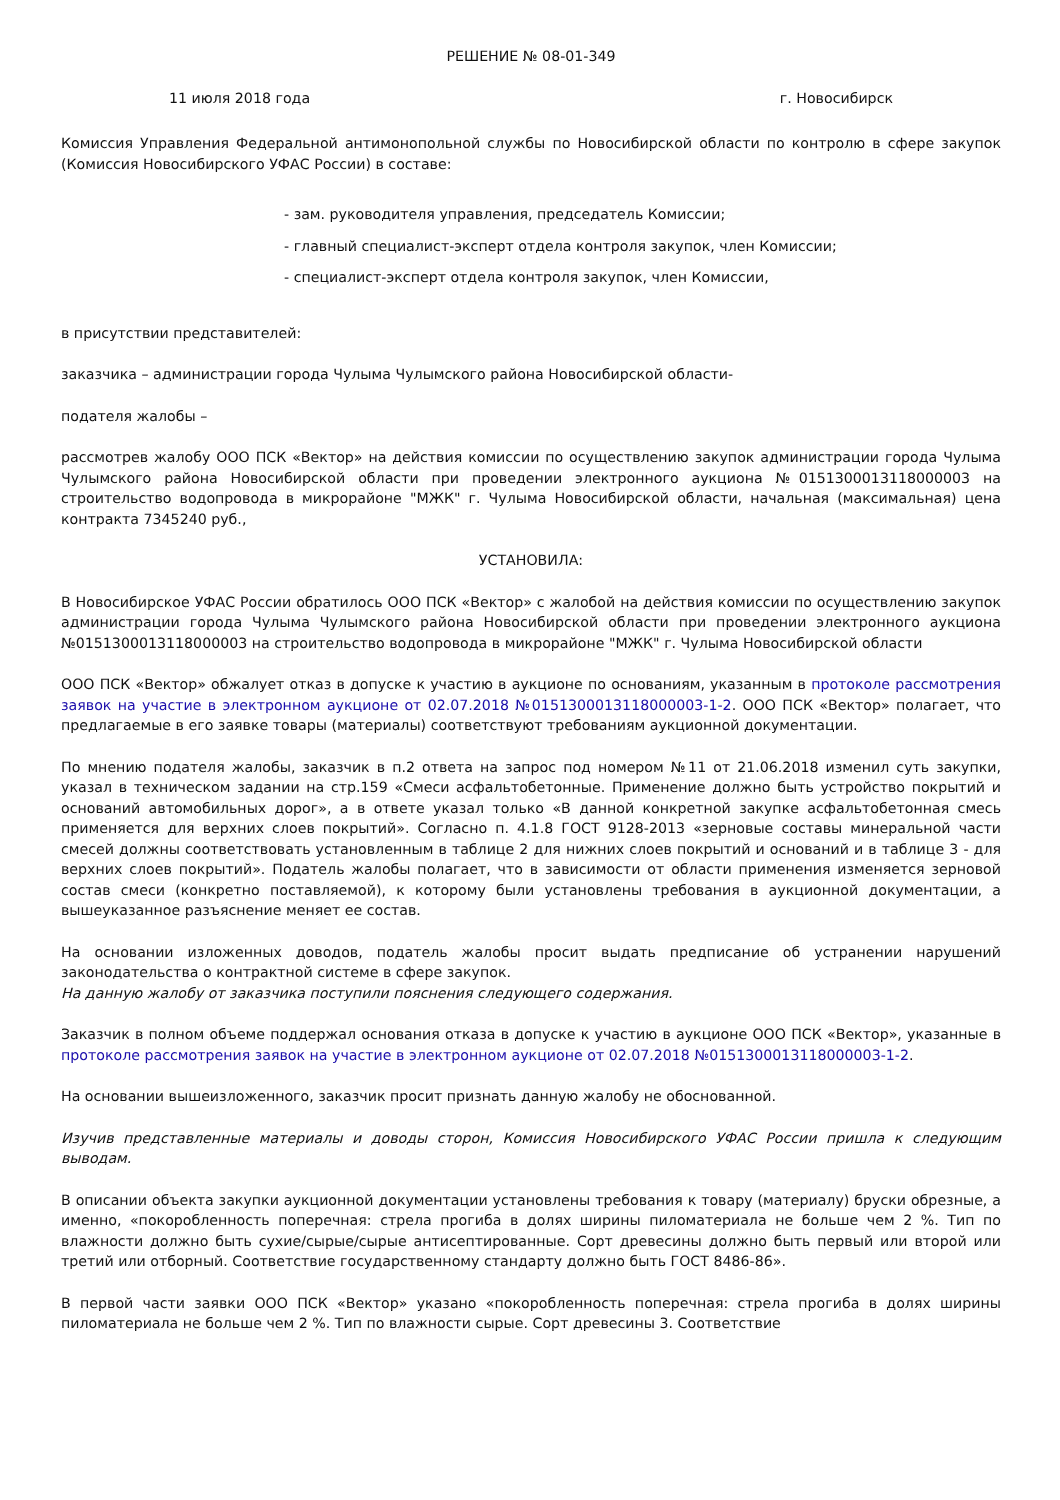РЕШЕНИЕ № 08-01-349
11 июля 2018 года г. Новосибирск
Комиссия Управления Федеральной антимонопольной службы по Новосибирской области по контролю в сфере закупок (Комиссия Новосибирского УФАС России) в составе:
- зам. руководителя управления, председатель Комиссии;
- главный специалист-эксперт отдела контроля закупок, член Комиссии;
- специалист-эксперт отдела контроля закупок, член Комиссии,
в присутствии представителей:
заказчика – администрации города Чулыма Чулымского района Новосибирской области-
подателя жалобы –
рассмотрев жалобу ООО ПСК «Вектор» на действия комиссии по осуществлению закупок администрации города Чулыма Чулымского района Новосибирской области при проведении электронного аукциона №0151300013118000003 на строительство водопровода в микрорайоне "МЖК" г. Чулыма Новосибирской области, начальная (максимальная) цена контракта 7345240 руб.,
УСТАНОВИЛА:
В Новосибирское УФАС России обратилось ООО ПСК «Вектор» с жалобой на действия комиссии по осуществлению закупок администрации города Чулыма Чулымского района Новосибирской области при проведении электронного аукциона №0151300013118000003 на строительство водопровода в микрорайоне "МЖК" г. Чулыма Новосибирской области
ООО ПСК «Вектор» обжалует отказ в допуске к участию в аукционе по основаниям, указанным в протоколе рассмотрения заявок на участие в электронном аукционе от 02.07.2018 №0151300013118000003-1-2. ООО ПСК «Вектор» полагает, что предлагаемые в его заявке товары (материалы) соответствуют требованиям аукционной документации.
По мнению подателя жалобы, заказчик в п.2 ответа на запрос под номером №11 от 21.06.2018 изменил суть закупки, указал в техническом задании на стр.159 «Смеси асфальтобетонные. Применение должно быть устройство покрытий и оснований автомобильных дорог», а в ответе указал только «В данной конкретной закупке асфальтобетонная смесь применяется для верхних слоев покрытий». Согласно п. 4.1.8 ГОСТ 9128-2013 «зерновые составы минеральной части смесей должны соответствовать установленным в таблице 2 для нижних слоев покрытий и оснований и в таблице 3 - для верхних слоев покрытий». Податель жалобы полагает, что в зависимости от области применения изменяется зерновой состав смеси (конкретно поставляемой), к которому были установлены требования в аукционной документации, а вышеуказанное разъяснение меняет ее состав.
На основании изложенных доводов, податель жалобы просит выдать предписание об устранении нарушений законодательства о контрактной системе в сфере закупок.
На данную жалобу от заказчика поступили пояснения следующего содержания.
Заказчик в полном объеме поддержал основания отказа в допуске к участию в аукционе ООО ПСК «Вектор», указанные в протоколе рассмотрения заявок на участие в электронном аукционе от 02.07.2018 №0151300013118000003-1-2.
На основании вышеизложенного, заказчик просит признать данную жалобу не обоснованной.
Изучив представленные материалы и доводы сторон, Комиссия Новосибирского УФАС России пришла к следующим выводам.
В описании объекта закупки аукционной документации установлены требования к товару (материалу) бруски обрезные, а именно, «покоробленность поперечная: стрела прогиба в долях ширины пиломатериала не больше чем 2 %. Тип по влажности должно быть сухие/сырые/сырые антисептированные. Сорт древесины должно быть первый или второй или третий или отборный. Соответствие государственному стандарту должно быть ГОСТ 8486-86».
В первой части заявки ООО ПСК «Вектор» указано «покоробленность поперечная: стрела прогиба в долях ширины пиломатериала не больше чем 2 %. Тип по влажности сырые. Сорт древесины 3. Соответствие